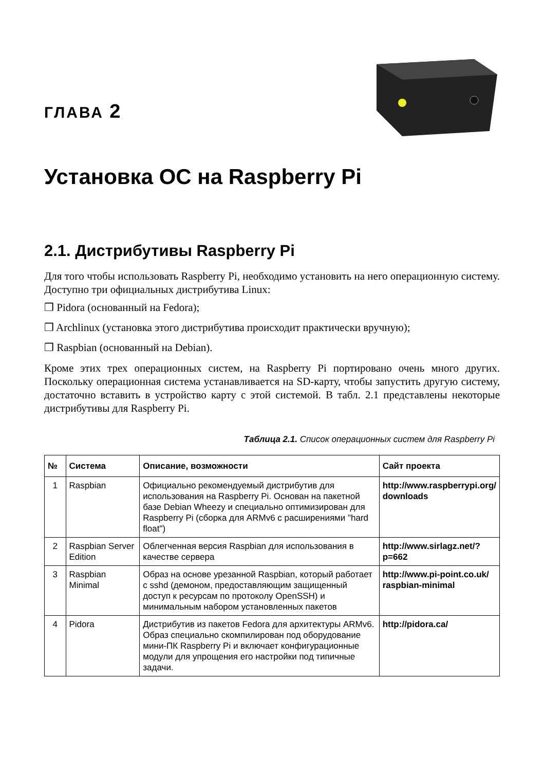ГЛАВА 2
Установка ОС на Raspberry Pi
2.1. Дистрибутивы Raspberry Pi
Для того чтобы использовать Raspberry Pi, необходимо установить на него операционную систему. Доступно три официальных дистрибутива Linux:
❒ Pidora (основанный на Fedora);
❒ Archlinux (установка этого дистрибутива происходит практически вручную);
❒ Raspbian (основанный на Debian).
Кроме этих трех операционных систем, на Raspberry Pi портировано очень много других. Поскольку операционная система устанавливается на SD-карту, чтобы запустить другую систему, достаточно вставить в устройство карту с этой системой. В табл. 2.1 представлены некоторые дистрибутивы для Raspberry Pi.
Таблица 2.1. Список операционных систем для Raspberry Pi
| № | Система | Описание, возможности | Сайт проекта |
| --- | --- | --- | --- |
| 1 | Raspbian | Официально рекомендуемый дистрибутив для использования на Raspberry Pi. Основан на пакетной базе Debian Wheezy и специально оптимизирован для Raspberry Pi (сборка для ARMv6 с расширениями "hard float") | http://www.raspberrypi.org/ downloads |
| 2 | Raspbian Server Edition | Облегченная версия Raspbian для использования в качестве сервера | http://www.sirlagz.net/?p=662 |
| 3 | Raspbian Minimal | Образ на основе урезанной Raspbian, который работает с sshd (демоном, предоставляющим защищенный доступ к ресурсам по протоколу OpenSSH) и минимальным набором установленных пакетов | http://www.pi-point.co.uk/ raspbian-minimal |
| 4 | Pidora | Дистрибутив из пакетов Fedora для архитектуры ARMv6. Образ специально скомпилирован под оборудование мини-ПК Raspberry Pi и включает конфигурационные модули для упрощения его настройки под типичные задачи. | http://pidora.ca/ |